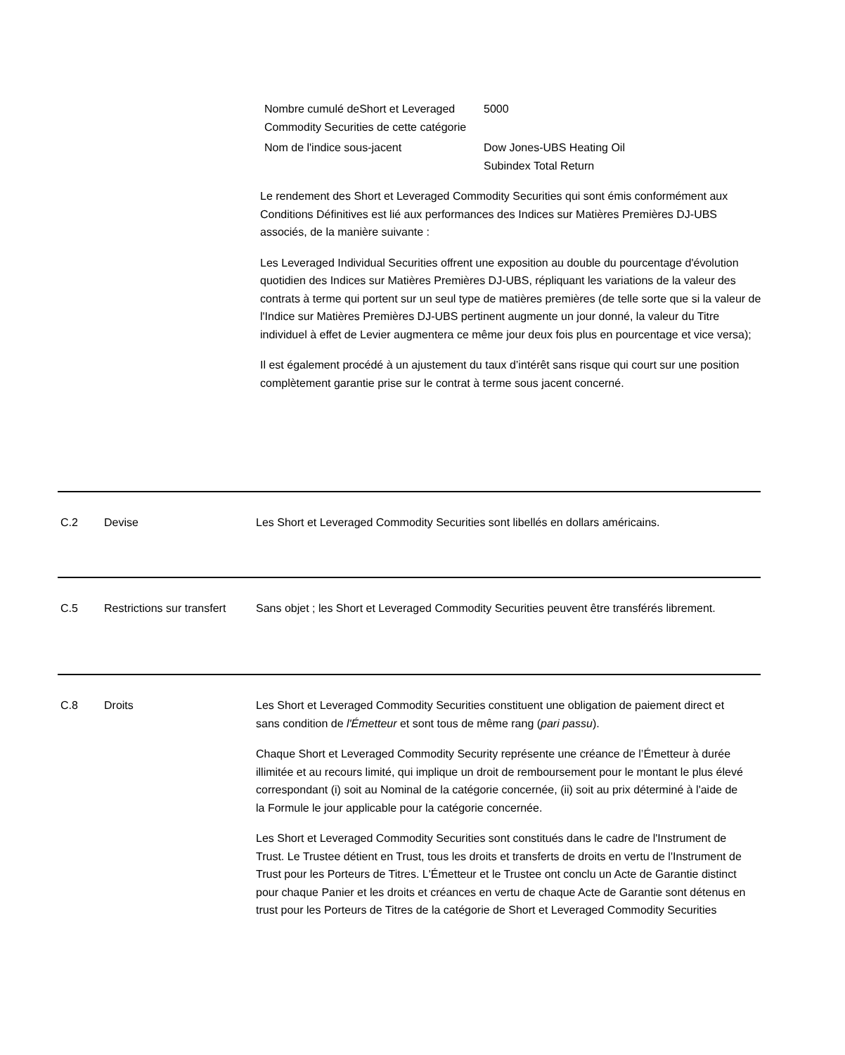Nombre cumulé deShort et Leveraged Commodity Securities de cette catégorie
5000
Nom de l'indice sous-jacent Dow Jones-UBS Heating Oil Subindex Total Return
Le rendement des Short et Leveraged Commodity Securities qui sont émis conformément aux Conditions Définitives est lié aux performances des Indices sur Matières Premières DJ-UBS associés, de la manière suivante :
Les Leveraged Individual Securities offrent une exposition au double du pourcentage d'évolution quotidien des Indices sur Matières Premières DJ-UBS, répliquant les variations de la valeur des contrats à terme qui portent sur un seul type de matières premières (de telle sorte que si la valeur de l'Indice sur Matières Premières DJ-UBS pertinent augmente un jour donné, la valeur du Titre individuel à effet de Levier augmentera ce même jour deux fois plus en pourcentage et vice versa);
Il est également procédé à un ajustement du taux d’intérêt sans risque qui court sur une position complètement garantie prise sur le contrat à terme sous jacent concerné.
C.2 Devise Les Short et Leveraged Commodity Securities sont libellés en dollars américains.
C.5 Restrictions sur transfert
Sans objet ; les Short et Leveraged Commodity Securities peuvent être transférés librement.
C.8 Droits Les Short et Leveraged Commodity Securities constituent une obligation de paiement direct et sans condition de l'Émetteur et sont tous de même rang (pari passu).
Chaque Short et Leveraged Commodity Security représente une créance de l’Émetteur à durée illimitée et au recours limité, qui implique un droit de remboursement pour le montant le plus élevé correspondant (i) soit au Nominal de la catégorie concernée, (ii) soit au prix déterminé à l'aide de la Formule le jour applicable pour la catégorie concernée.
Les Short et Leveraged Commodity Securities sont constitués dans le cadre de l'Instrument de Trust. Le Trustee détient en Trust, tous les droits et transferts de droits en vertu de l'Instrument de Trust pour les Porteurs de Titres. L'Émetteur et le Trustee ont conclu un Acte de Garantie distinct pour chaque Panier et les droits et créances en vertu de chaque Acte de Garantie sont détenus en trust pour les Porteurs de Titres de la catégorie de Short et Leveraged Commodity Securities